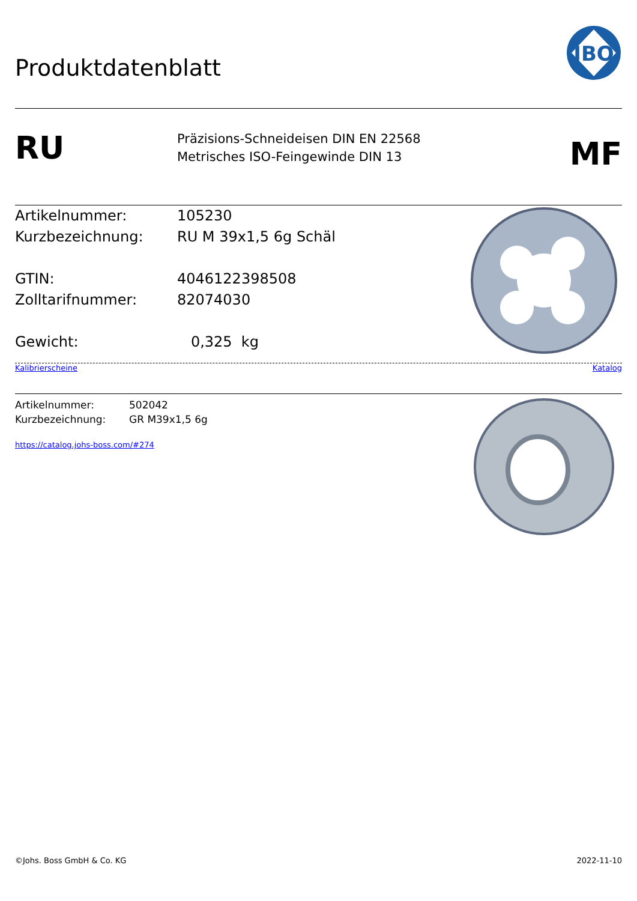Produktdatenblatt
JBO
RU
Präzisions-Schneideisen DIN EN 22568
Metrisches ISO-Feingewinde DIN 13
MF
Artikelnummer: 105230
Kurzbezeichnung: RU M 39x1,5 6g Schäl
GTIN: 4046122398508
Zolltarifnummer: 82074030
Gewicht: 0,325 kg
Kalibrierscheine Katalog
Artikelnummer: 502042
Kurzbezeichnung: GR M39x1,5 6g
https://catalog.johs-boss.com/#274
©Johs. Boss GmbH & Co. KG 2022-11-10